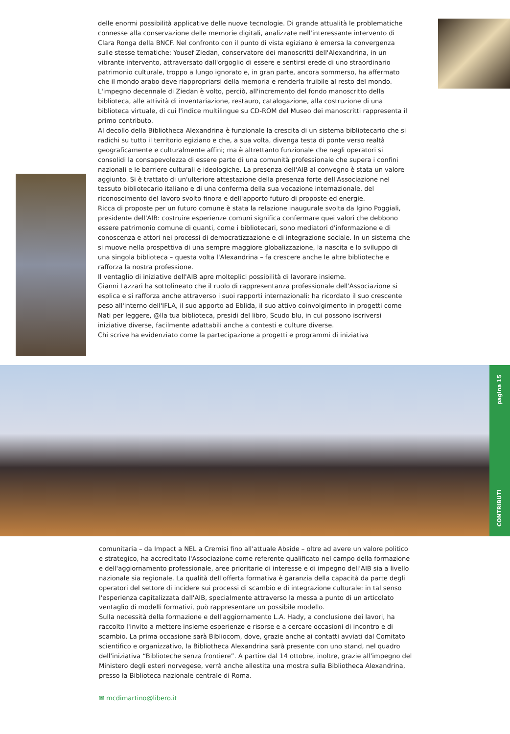delle enormi possibilità applicative delle nuove tecnologie. Di grande attualità le problematiche connesse alla conservazione delle memorie digitali, analizzate nell'interessante intervento di Clara Ronga della BNCF. Nel confronto con il punto di vista egiziano è emersa la convergenza sulle stesse tematiche: Yousef Ziedan, conservatore dei manoscritti dell'Alexandrina, in un vibrante intervento, attraversato dall'orgoglio di essere e sentirsi erede di uno straordinario patrimonio culturale, troppo a lungo ignorato e, in gran parte, ancora sommerso, ha affermato che il mondo arabo deve riappropriarsi della memoria e renderla fruibile al resto del mondo.
L'impegno decennale di Ziedan è volto, perciò, all'incremento del fondo manoscritto della biblioteca, alle attività di inventariazione, restauro, catalogazione, alla costruzione di una biblioteca virtuale, di cui l'indice multilingue su CD-ROM del Museo dei manoscritti rappresenta il primo contributo.
Al decollo della Bibliotheca Alexandrina è funzionale la crescita di un sistema bibliotecario che si radichi su tutto il territorio egiziano e che, a sua volta, divenga testa di ponte verso realtà geograficamente e culturalmente affini; ma è altrettanto funzionale che negli operatori si consolidi la consapevolezza di essere parte di una comunità professionale che supera i confini nazionali e le barriere culturali e ideologiche. La presenza dell'AIB al convegno è stata un valore aggiunto. Si è trattato di un'ulteriore attestazione della presenza forte dell'Associazione nel tessuto bibliotecario italiano e di una conferma della sua vocazione internazionale, del riconoscimento del lavoro svolto finora e dell'apporto futuro di proposte ed energie.
Ricca di proposte per un futuro comune è stata la relazione inaugurale svolta da Igino Poggiali, presidente dell'AIB: costruire esperienze comuni significa confermare quei valori che debbono essere patrimonio comune di quanti, come i bibliotecari, sono mediatori d'informazione e di conoscenza e attori nei processi di democratizzazione e di integrazione sociale. In un sistema che si muove nella prospettiva di una sempre maggiore globalizzazione, la nascita e lo sviluppo di una singola biblioteca – questa volta l'Alexandrina – fa crescere anche le altre biblioteche e rafforza la nostra professione.
Il ventaglio di iniziative dell'AIB apre molteplici possibilità di lavorare insieme.
Gianni Lazzari ha sottolineato che il ruolo di rappresentanza professionale dell'Associazione si esplica e si rafforza anche attraverso i suoi rapporti internazionali: ha ricordato il suo crescente peso all'interno dell'IFLA, il suo apporto ad Eblida, il suo attivo coinvolgimento in progetti come Nati per leggere, @lla tua biblioteca, presidi del libro, Scudo blu, in cui possono iscriversi iniziative diverse, facilmente adattabili anche a contesti e culture diverse.
Chi scrive ha evidenziato come la partecipazione a progetti e programmi di iniziativa
CONTRIBUTI pagina 15
comunitaria – da Impact a NEL a Cremisi fino all'attuale Abside – oltre ad avere un valore politico e strategico, ha accreditato l'Associazione come referente qualificato nel campo della formazione e dell'aggiornamento professionale, aree prioritarie di interesse e di impegno dell'AIB sia a livello nazionale sia regionale. La qualità dell'offerta formativa è garanzia della capacità da parte degli operatori del settore di incidere sui processi di scambio e di integrazione culturale: in tal senso l'esperienza capitalizzata dall'AIB, specialmente attraverso la messa a punto di un articolato ventaglio di modelli formativi, può rappresentare un possibile modello.
Sulla necessità della formazione e dell'aggiornamento L.A. Hady, a conclusione dei lavori, ha raccolto l'invito a mettere insieme esperienze e risorse e a cercare occasioni di incontro e di scambio. La prima occasione sarà Bibliocom, dove, grazie anche ai contatti avviati dal Comitato scientifico e organizzativo, la Bibliotheca Alexandrina sarà presente con uno stand, nel quadro dell'iniziativa “Biblioteche senza frontiere”. A partire dal 14 ottobre, inoltre, grazie all'impegno del Ministero degli esteri norvegese, verrà anche allestita una mostra sulla Bibliotheca Alexandrina, presso la Biblioteca nazionale centrale di Roma.
✉ mcdimartino@libero.it